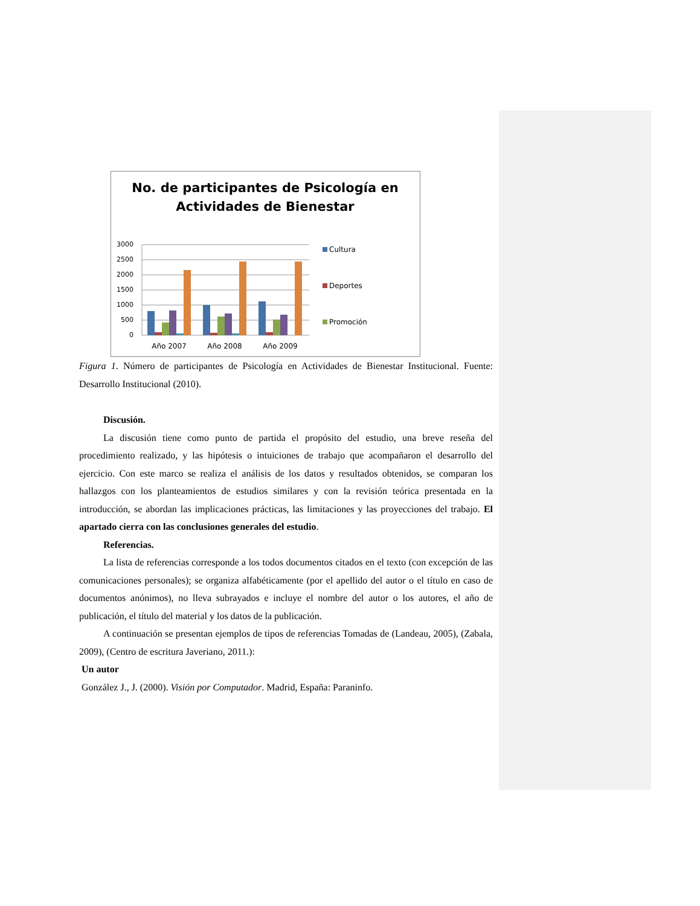No. de participantes de Psicología en
Actividades de Bienestar
3000
2500
2000
1500
1000
500
0
Año 2007
Año 2008
Año 2009
Cultura
Deportes
Promoción
Figura 1. Número de participantes de Psicología en Actividades de Bienestar Institucional. Fuente: Desarrollo Institucional (2010).
Discusión.
La discusión tiene como punto de partida el propósito del estudio, una breve reseña del procedimiento realizado, y las hipótesis o intuiciones de trabajo que acompañaron el desarrollo del ejercicio. Con este marco se realiza el análisis de los datos y resultados obtenidos, se comparan los hallazgos con los planteamientos de estudios similares y con la revisión teórica presentada en la introducción, se abordan las implicaciones prácticas, las limitaciones y las proyecciones del trabajo. El apartado cierra con las conclusiones generales del estudio.
Referencias.
La lista de referencias corresponde a los todos documentos citados en el texto (con excepción de las comunicaciones personales); se organiza alfabéticamente (por el apellido del autor o el título en caso de documentos anónimos), no lleva subrayados e incluye el nombre del autor o los autores, el año de publicación, el título del material y los datos de la publicación.
A continuación se presentan ejemplos de tipos de referencias Tomadas de (Landeau, 2005), (Zabala, 2009), (Centro de escritura Javeriano, 2011.):
Un autor
González J., J. (2000). Visión por Computador. Madrid, España: Paraninfo.